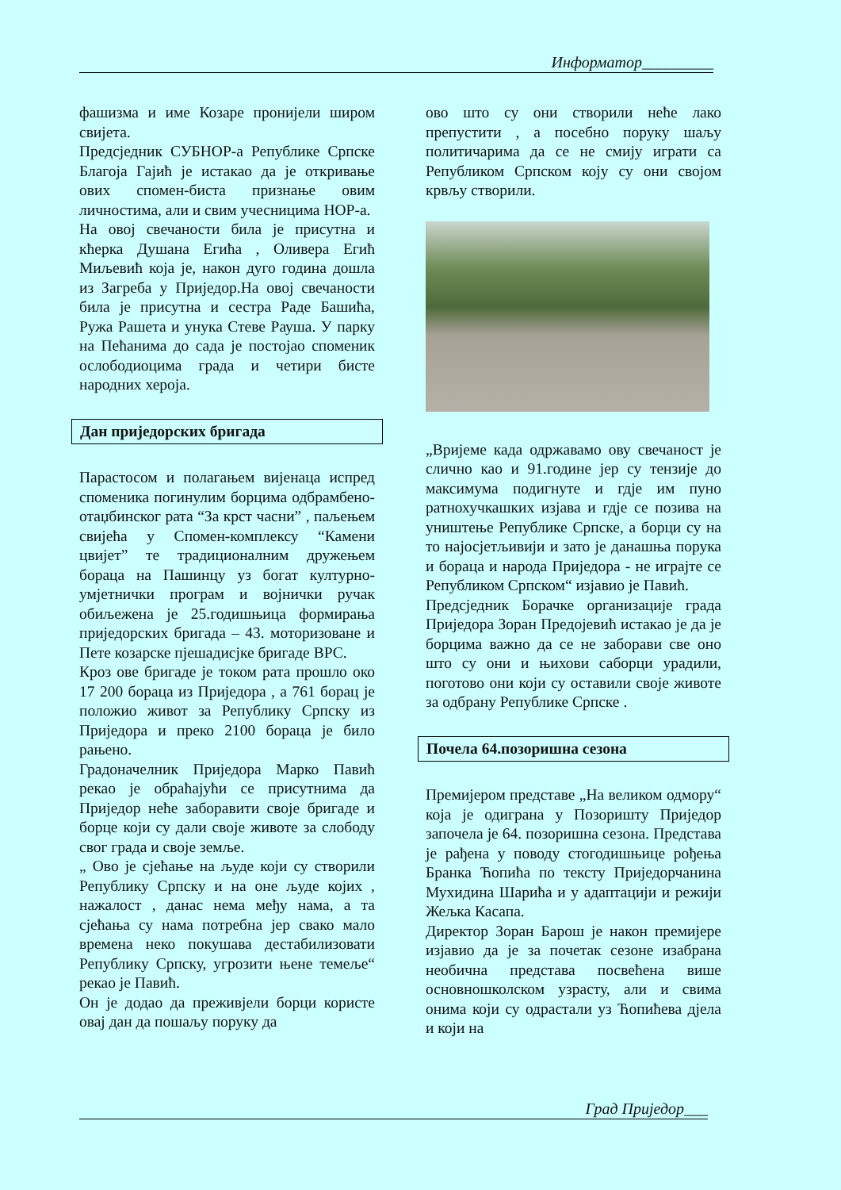Информатор_________
фашизма и име Козаре пронијели широм свијета.
Предсједник СУБНОР-а Републике Српске Благоја Гајић је истакао да је откривање ових спомен-биста признање овим личностима, али и свим учесницима НОР-а.
На овој свечаности била је присутна и кћерка Душана Егића , Оливера Егић Миљевић која је, након дуго година дошла из Загреба у Приједор.На овој свечаности била је присутна и сестра Раде Башића, Ружа Рашета и унука Стеве Рауша. У парку на Пећанима до сада је постојао споменик ослободиоцима града и четири бисте народних хероја.
Дан приједорских бригада
Парастосом и полагањем вијенаца испред споменика погинулим борцима одбрамбено-отаџбинског рата “За крст часни” , паљењем свијећа у Спомен-комплексу “Камени цвијет” те традиционалним дружењем бораца на Пашинцу уз богат културно-умјетнички програм и војнички ручак обиљежена је 25.годишњица формирања приједорских бригада – 43. моторизоване и Пете козарске пјешадисјке бригаде ВРС.
Кроз ове бригаде је током рата прошло око 17 200 бораца из Приједора , а 761 борац је положио живот за Републику Српску из Приједора и преко 2100 бораца је било рањено.
Градоначелник Приједора Марко Павић рекао је обраћајући се присутнима да Приједор неће заборавити своје бригаде и борце који су дали своје животе за слободу свог града и своје земље.
„ Ово је сјећање на људе који су створили Републику Српску и на оне људе којих , нажалост , данас нема међу нама, а та сјећања су нама потребна јер свако мало времена неко покушава дестабилизовати Републику Српску, угрозити њене темеље“ рекао је Павић.
Он је додао да преживјели борци користе овај дан да пошаљу поруку да
ово што су они створили неће лако препустити , а посебно поруку шаљу политичарима да се не смију играти са Републиком Српском коју су они својом крвљу створили.
„Вријеме када одржавамо ову свечаност је слично као и 91.године јер су тензије до максимума подигнуте и гдје им пуно ратнохучкашких изјава и гдје се позива на уништење Републике Српске, а борци су на то најосјетљивији и зато је данашња порука и бораца и народа Приједора - не играјте се Републиком Српском“ изјавио је Павић.
Предсједник Борачке организације града Приједора Зоран Предојевић истакао је да је борцима важно да се не заборави све оно што су они и њихови саборци урадили, поготово они који су оставили своје животе за одбрану Републике Српске .
Почела 64.позоришна сезона
Премијером представе „На великом одмору“ која је одиграна у Позоришту Приједор започела је 64. позоришна сезона. Представа је рађена у поводу стогодишњице рођења Бранка Ћопића по тексту Приједорчанина Мухидина Шарића и у адаптацији и режији Жељка Касапа.
Директор Зоран Барош је након премијере изјавио да је за почетак сезоне изабрана необична представа посвећена више основношколском узрасту, али и свима онима који су одрастали уз Ћопићева дјела и који на
Град Приједор___